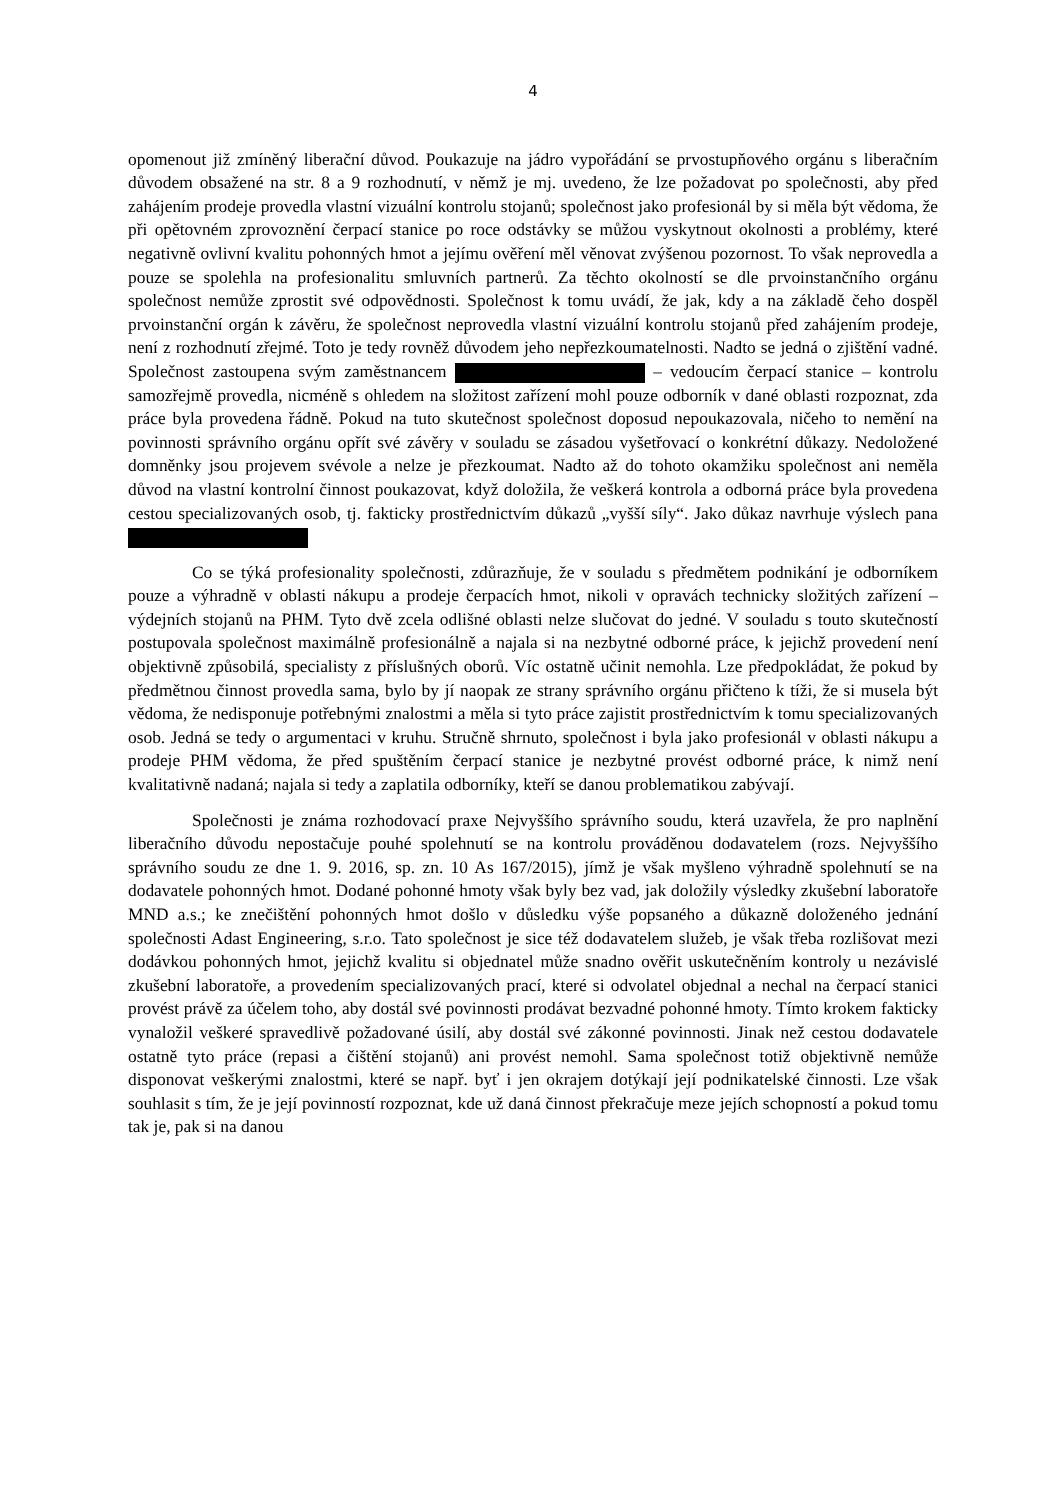4
opomenout již zmíněný liberační důvod. Poukazuje na jádro vypořádání se prvostupňového orgánu s liberačním důvodem obsažené na str. 8 a 9 rozhodnutí, v němž je mj. uvedeno, že lze požadovat po společnosti, aby před zahájením prodeje provedla vlastní vizuální kontrolu stojanů; společnost jako profesionál by si měla být vědoma, že při opětovném zprovoznění čerpací stanice po roce odstávky se můžou vyskytnout okolnosti a problémy, které negativně ovlivní kvalitu pohonných hmot a jejímu ověření měl věnovat zvýšenou pozornost. To však neprovedla a pouze se spolehla na profesionalitu smluvních partnerů. Za těchto okolností se dle prvoinstančního orgánu společnost nemůže zprostit své odpovědnosti. Společnost k tomu uvádí, že jak, kdy a na základě čeho dospěl prvoinstanční orgán k závěru, že společnost neprovedla vlastní vizuální kontrolu stojanů před zahájením prodeje, není z rozhodnutí zřejmé. Toto je tedy rovněž důvodem jeho nepřezkoumatelnosti. Nadto se jedná o zjištění vadné. Společnost zastoupena svým zaměstnancem – vedoucím čerpací stanice – kontrolu samozřejmě provedla, nicméně s ohledem na složitost zařízení mohl pouze odborník v dané oblasti rozpoznat, zda práce byla provedena řádně. Pokud na tuto skutečnost společnost doposud nepoukazovala, ničeho to nemění na povinnosti správního orgánu opřít své závěry v souladu se zásadou vyšetřovací o konkrétní důkazy. Nedoložené domněnky jsou projevem svévole a nelze je přezkoumat. Nadto až do tohoto okamžiku společnost ani neměla důvod na vlastní kontrolní činnost poukazovat, když doložila, že veškerá kontrola a odborná práce byla provedena cestou specializovaných osob, tj. fakticky prostřednictvím důkazů „vyšší síly“. Jako důkaz navrhuje výslech pana
Co se týká profesionality společnosti, zdůrazňuje, že v souladu s předmětem podnikání je odborníkem pouze a výhradně v oblasti nákupu a prodeje čerpacích hmot, nikoli v opravách technicky složitých zařízení – výdejních stojanů na PHM. Tyto dvě zcela odlišné oblasti nelze slučovat do jedné. V souladu s touto skutečností postupovala společnost maximálně profesionálně a najala si na nezbytné odborné práce, k jejichž provedení není objektivně způsobilá, specialisty z příslušných oborů. Víc ostatně učinit nemohla. Lze předpokládat, že pokud by předmětnou činnost provedla sama, bylo by jí naopak ze strany správního orgánu přičteno k tíži, že si musela být vědoma, že nedisponuje potřebnými znalostmi a měla si tyto práce zajistit prostřednictvím k tomu specializovaných osob. Jedná se tedy o argumentaci v kruhu. Stručně shrnuto, společnost i byla jako profesionál v oblasti nákupu a prodeje PHM vědoma, že před spuštěním čerpací stanice je nezbytné provést odborné práce, k nimž není kvalitativně nadaná; najala si tedy a zaplatila odborníky, kteří se danou problematikou zabývají.
Společnosti je známa rozhodovací praxe Nejvyššího správního soudu, která uzavřela, že pro naplnění liberačního důvodu nepostačuje pouhé spolehnutí se na kontrolu prováděnou dodavatelem (rozs. Nejvyššího správního soudu ze dne 1. 9. 2016, sp. zn. 10 As 167/2015), jímž je však myšleno výhradně spolehnutí se na dodavatele pohonných hmot. Dodané pohonné hmoty však byly bez vad, jak doložily výsledky zkušební laboratoře MND a.s.; ke znečištění pohonných hmot došlo v důsledku výše popsaného a důkazně doloženého jednání společnosti Adast Engineering, s.r.o. Tato společnost je sice též dodavatelem služeb, je však třeba rozlišovat mezi dodávkou pohonných hmot, jejichž kvalitu si objednatel může snadno ověřit uskutečněním kontroly u nezávislé zkušební laboratoře, a provedením specializovaných prací, které si odvolatel objednal a nechal na čerpací stanici provést právě za účelem toho, aby dostál své povinnosti prodávat bezvadné pohonné hmoty. Tímto krokem fakticky vynaložil veškeré spravedlivě požadované úsilí, aby dostál své zákonné povinnosti. Jinak než cestou dodavatele ostatně tyto práce (repasi a čištění stojanů) ani provést nemohl. Sama společnost totiž objektivně nemůže disponovat veškerými znalostmi, které se např. byť i jen okrajem dotýkají její podnikatelské činnosti. Lze však souhlasit s tím, že je její povinností rozpoznat, kde už daná činnost překračuje meze jejích schopností a pokud tomu tak je, pak si na danou